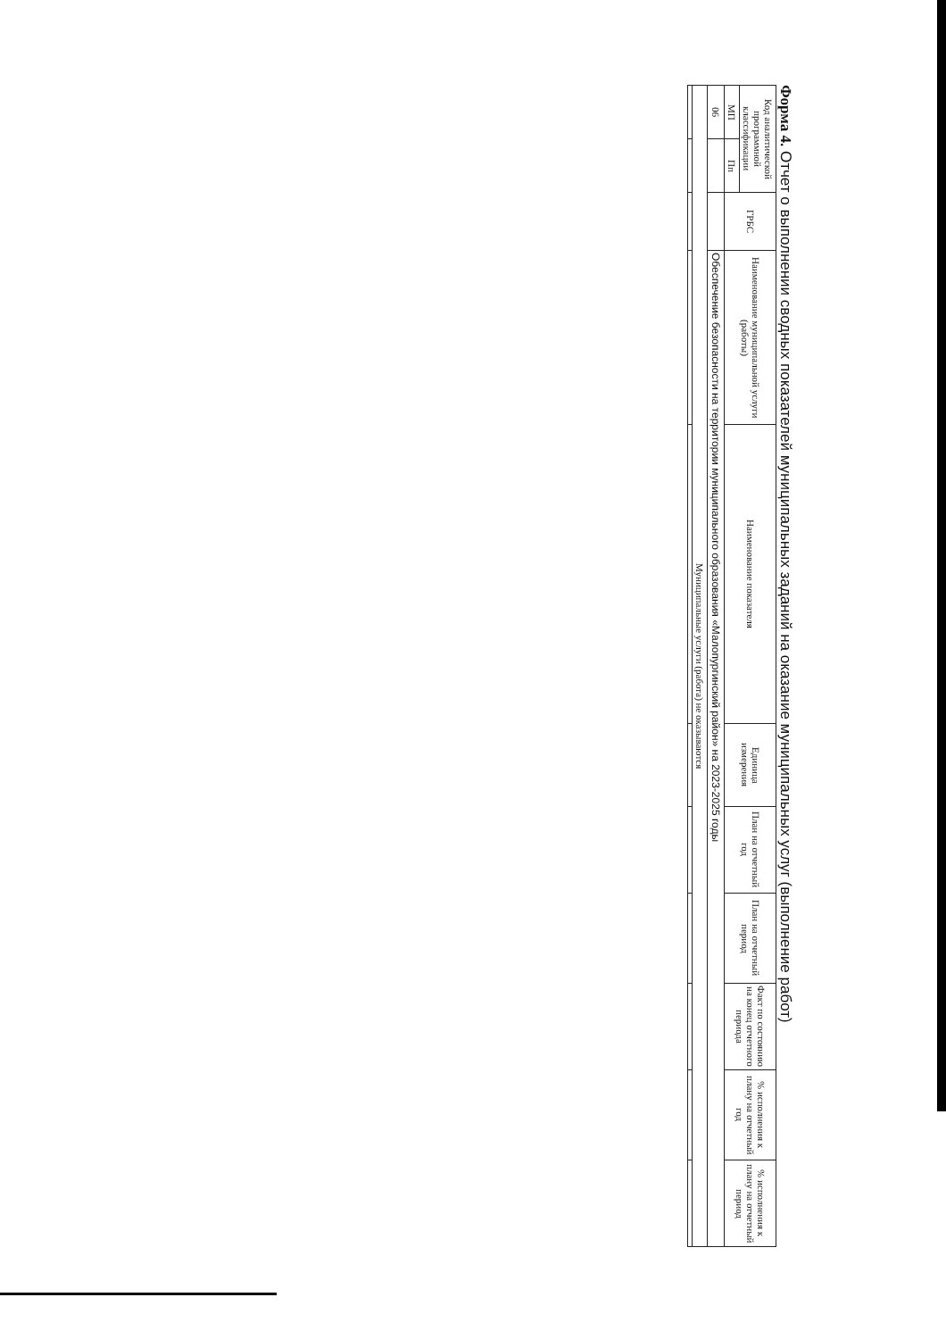Форма 4. Отчет о выполнении сводных показателей муниципальных заданий на оказание муниципальных услуг (выполнение работ)
| Код аналитической программной классификации | | ГРБС | Наименование муниципальной услуги (работы) | Наименование показателя | Единица измерения | План на отчетный год | План на отчетный период | Факт по состоянию на конец отчетного периода | % исполнения к плану на отчетный год | % исполнения к плану на отчетный период |
| --- | --- | --- | --- | --- | --- | --- | --- | --- | --- | --- |
| МП | Пп | | | | | | | | | |
| 06 | | | Обеспечение безопасности на территории муниципального образования «Малопургинский район» на 2023-2025 годы | | | | | | | |
| Муниципальные услуги (работа) не оказываются | | | | | | | | | | |